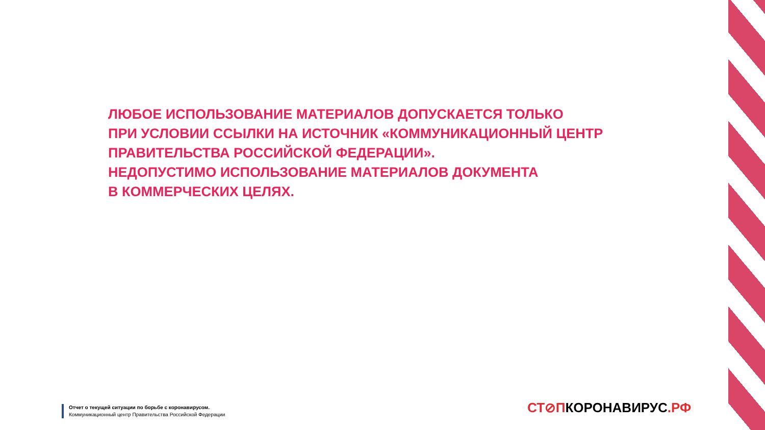ЛЮБОЕ ИСПОЛЬЗОВАНИЕ МАТЕРИАЛОВ ДОПУСКАЕТСЯ ТОЛЬКО
ПРИ УСЛОВИИ ССЫЛКИ НА ИСТОЧНИК «КОММУНИКАЦИОННЫЙ ЦЕНТР
ПРАВИТЕЛЬСТВА РОССИЙСКОЙ ФЕДЕРАЦИИ».
НЕДОПУСТИМО ИСПОЛЬЗОВАНИЕ МАТЕРИАЛОВ ДОКУМЕНТА
В КОММЕРЧЕСКИХ ЦЕЛЯХ.
Отчет о текущей ситуации по борьбе с коронавирусом.
Коммуникационный центр Правительства Российской Федерации
СТ⊘ПКОРОНАВИРУС.РФ